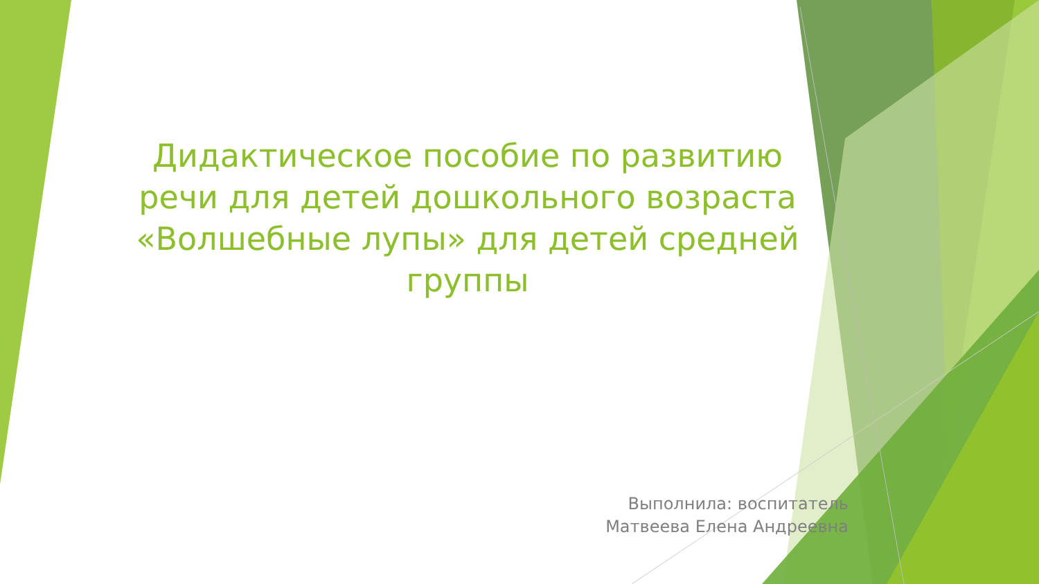Дидактическое пособие по развитию речи для детей дошкольного возраста «Волшебные лупы» для детей средней группы
Выполнила: воспитатель
Матвеева Елена Андреевна